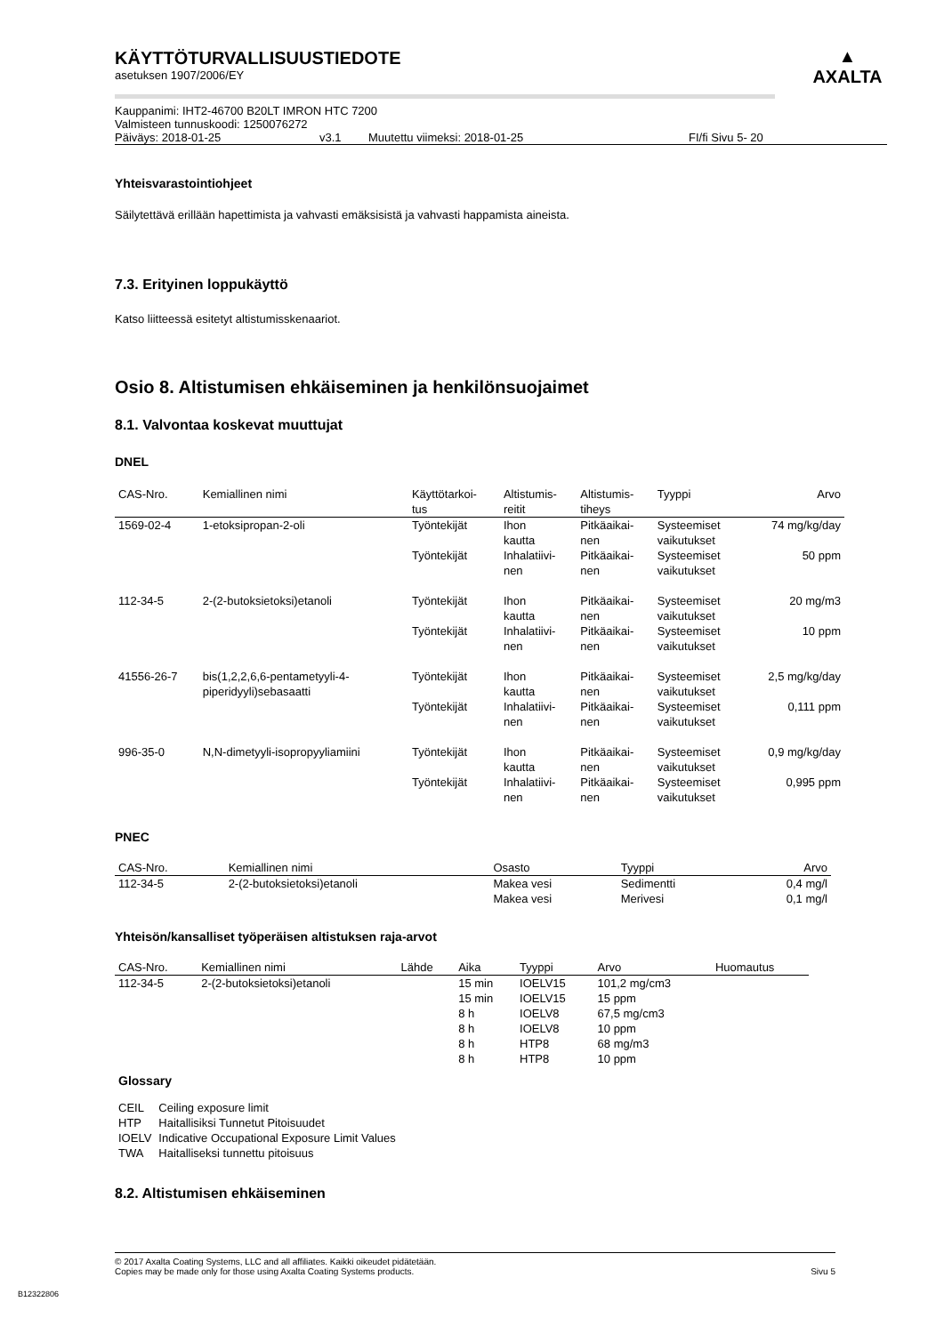KÄYTTÖTURVALLISUUSTIEDOTE
asetuksen 1907/2006/EY
Kauppanimi: IHT2-46700 B20LT IMRON HTC 7200
Valmisteen tunnuskoodi: 1250076272
Päiväys: 2018-01-25 v3.1 Muutettu viimeksi: 2018-01-25 FI/fi Sivu 5- 20
▲
AXALTA
Yhteisvarastointiohjeet
Säilytettävä erillään hapettimista ja vahvasti emäksisistä ja vahvasti happamista aineista.
7.3. Erityinen loppukäyttö
Katso liitteessä esitetyt altistumisskenaariot.
Osio 8. Altistumisen ehkäiseminen ja henkilönsuojaimet
8.1. Valvontaa koskevat muuttujat
DNEL
| CAS-Nro. | Kemiallinen nimi | Käyttötarkoi- tus | Altistumis- reitit | Altistumis- tiheys | Tyyppi | Arvo |
| --- | --- | --- | --- | --- | --- | --- |
| 1569-02-4 | 1-etoksipropan-2-oli | Työntekijät | Ihon kautta | Pitkäaikai- nen | Systeemiset vaikutukset | 74 mg/kg/day |
| | | Työntekijät | Inhalatiivi- nen | Pitkäaikai- nen | Systeemiset vaikutukset | 50 ppm |
| 112-34-5 | 2-(2-butoksietoksi)etanoli | Työntekijät | Ihon kautta | Pitkäaikai- nen | Systeemiset vaikutukset | 20 mg/m3 |
| | | Työntekijät | Inhalatiivi- nen | Pitkäaikai- nen | Systeemiset vaikutukset | 10 ppm |
| 41556-26-7 | bis(1,2,2,6,6-pentametyyli-4- piperidyyli)sebasaatti | Työntekijät | Ihon kautta | Pitkäaikai- nen | Systeemiset vaikutukset | 2,5 mg/kg/day |
| | | Työntekijät | Inhalatiivi- nen | Pitkäaikai- nen | Systeemiset vaikutukset | 0,111 ppm |
| 996-35-0 | N,N-dimetyyli-isopropyyliamiini | Työntekijät | Ihon kautta | Pitkäaikai- nen | Systeemiset vaikutukset | 0,9 mg/kg/day |
| | | Työntekijät | Inhalatiivi- nen | Pitkäaikai- nen | Systeemiset vaikutukset | 0,995 ppm |
PNEC
| CAS-Nro. | Kemiallinen nimi | Osasto | Tyyppi | Arvo |
| --- | --- | --- | --- | --- |
| 112-34-5 | 2-(2-butoksietoksi)etanoli | Makea vesi | Sedimentti | 0,4 mg/l |
| | | Makea vesi | Merivesi | 0,1 mg/l |
Yhteisön/kansalliset työperäisen altistuksen raja-arvot
| CAS-Nro. | Kemiallinen nimi | Lähde | Aika | Tyyppi | Arvo | Huomautus |
| --- | --- | --- | --- | --- | --- | --- |
| 112-34-5 | 2-(2-butoksietoksi)etanoli | | 15 min | IOELV15 | 101,2 mg/cm3 | |
| | | | 15 min | IOELV15 | 15 ppm | |
| | | | 8 h | IOELV8 | 67,5 mg/cm3 | |
| | | | 8 h | IOELV8 | 10 ppm | |
| | | | 8 h | HTP8 | 68 mg/m3 | |
| | | | 8 h | HTP8 | 10 ppm | |
Glossary
| CEIL | Ceiling exposure limit |
| HTP | Haitallisiksi Tunnetut Pitoisuudet |
| IOELV | Indicative Occupational Exposure Limit Values |
| TWA | Haitalliseksi tunnettu pitoisuus |
8.2. Altistumisen ehkäiseminen
© 2017 Axalta Coating Systems, LLC and all affiliates. Kaikki oikeudet pidätetään.
Copies may be made only for those using Axalta Coating Systems products. Sivu 5
B12322806